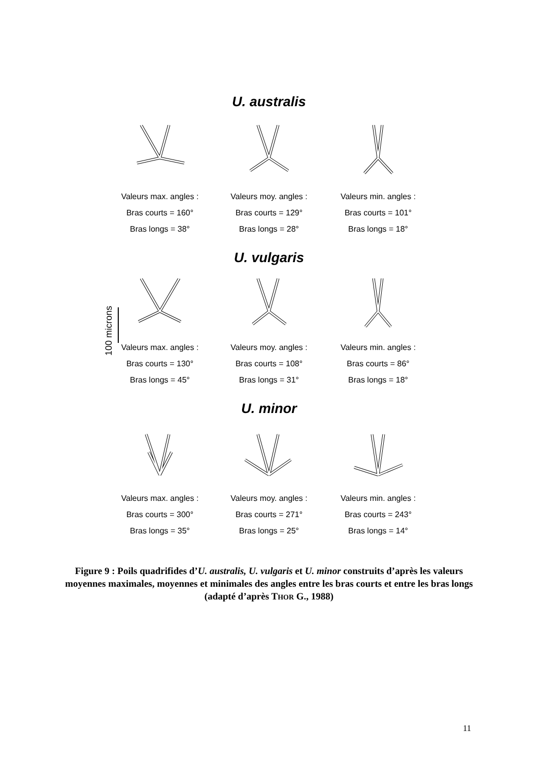U. australis
Valeurs max. angles :
Bras courts = 160°
Bras longs = 38°
Valeurs moy. angles :
Bras courts = 129°
Bras longs = 28°
Valeurs min. angles :
Bras courts = 101°
Bras longs = 18°
U. vulgaris
Valeurs max. angles :
Bras courts = 130°
Bras longs = 45°
Valeurs moy. angles :
Bras courts = 108°
Bras longs = 31°
Valeurs min. angles :
Bras courts = 86°
Bras longs = 18°
U. minor
Valeurs max. angles :
Bras courts = 300°
Bras longs = 35°
Valeurs moy. angles :
Bras courts = 271°
Bras longs = 25°
Valeurs min. angles :
Bras courts = 243°
Bras longs = 14°
Figure 9 : Poils quadrifides d’U. australis, U. vulgaris et U. minor construits d’après les valeurs moyennes maximales, moyennes et minimales des angles entre les bras courts et entre les bras longs (adapté d’après THOR G., 1988)
11
100 microns